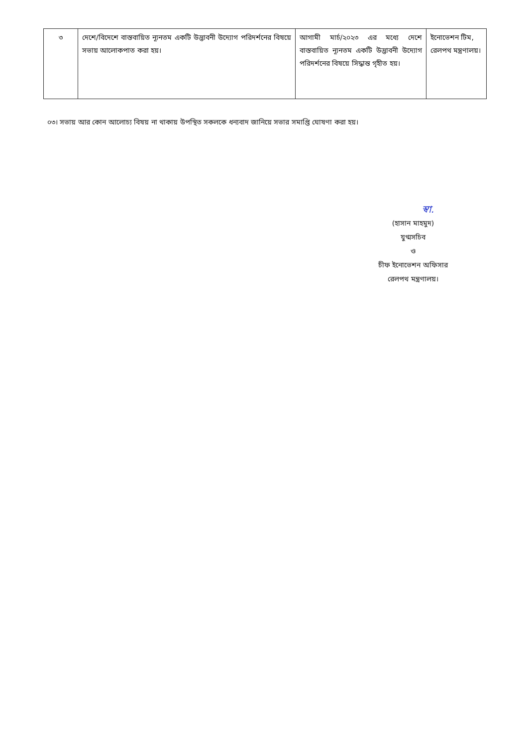| ৩ | দেশে/বিদেশে বাস্তবায়িত ন্যূনতম একটি উদ্ভাবনী উদ্যোগ পরিদর্শনের বিষয়ে সভায় আলোকপাত করা হয়। | আগামী মার্চ/২০২৩ এর মধ্যে দেশে বাস্তবায়িত ন্যূনতম একটি উদ্ভাবনী উদ্যোগ পরিদর্শনের বিষয়ে সিদ্ধান্ত গৃহীত হয়। | ইনোভেশন টিম, রেলপথ মন্ত্রণালয়। |
০৩। সভায় আর কোন আলোচ্য বিষয় না থাকায় উপস্থিত সকলকে ধন্যবাদ জানিয়ে সভার সমাপ্তি ঘোষণা করা হয়।
স্বা.
(হাসান মাহমুদ)
যুগ্মসচিব
ও
চীফ ইনোভেশন অফিসার
রেলপথ মন্ত্রণালয়।